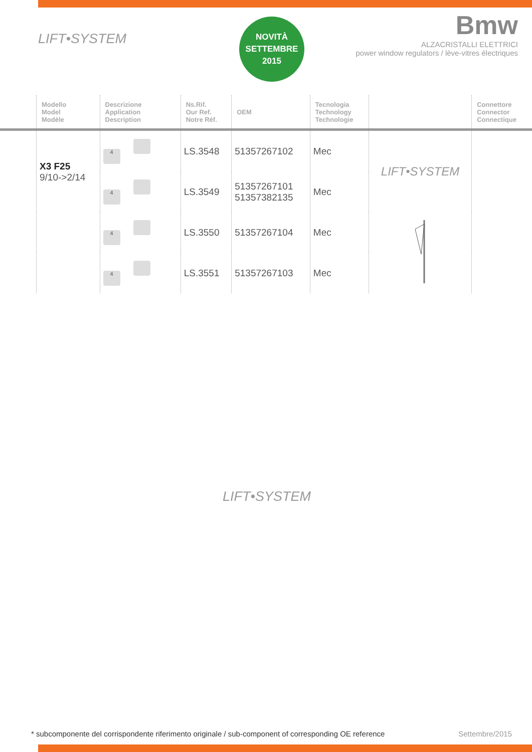LIFT•SYSTEM
NOVITÀ
SETTEMBRE
2015
Bmw
ALZACRISTALLI ELETTRICI
power window regulators / lève-vitres électriques
| | Modello Model Modèle | Descrizione Application Description | Ns.Rif. Our Ref. Notre Réf. | OEM | Tecnologia Technology Technologie | | Connettore Connector Connectique |
| --- | --- | --- | --- | --- | --- | --- | --- |
| | X3 F25 9/10->2/14 | 4 | LS.3548 | 51357267102 | Mec | LIFT•SYSTEM | |
| | | 4 | LS.3549 | 51357267101 51357382135 | Mec | | |
| | | 4 | LS.3550 | 51357267104 | Mec | | |
| | | 4 | LS.3551 | 51357267103 | Mec | | |
LIFT•SYSTEM
* subcomponente del corrispondente riferimento originale / sub-component of corresponding OE reference Settembre/2015